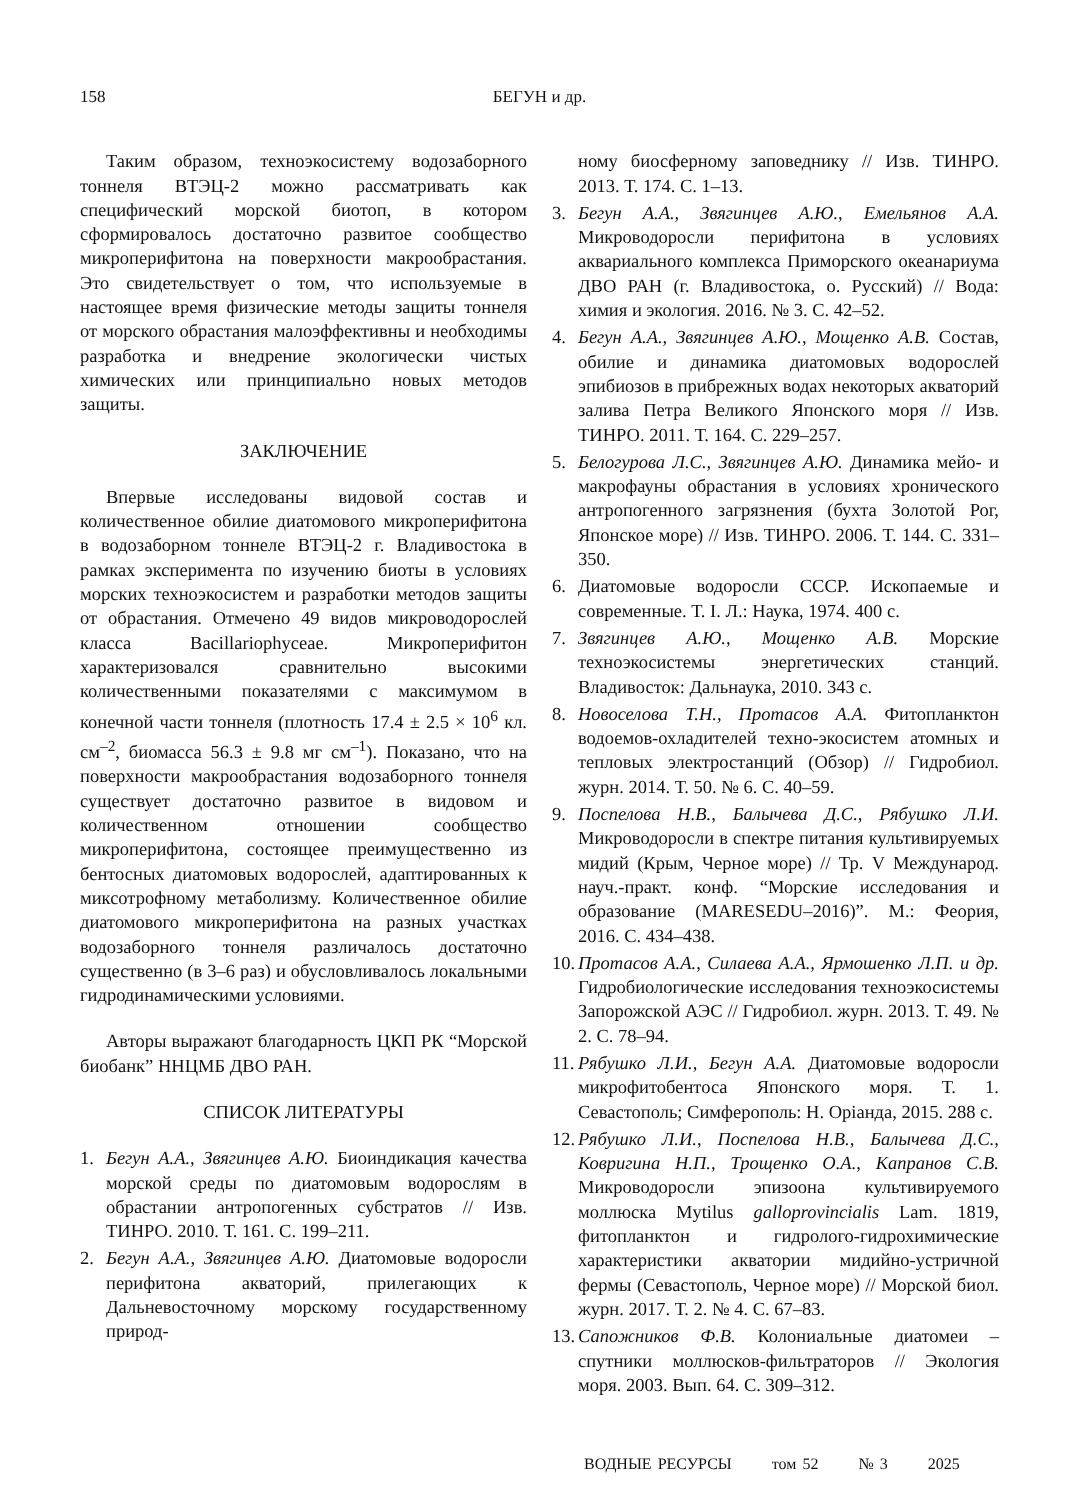158 БЕГУН и др.
Таким образом, техноэкосистему водозаборного тоннеля ВТЭЦ-2 можно рассматривать как специфический морской биотоп, в котором сформировалось достаточно развитое сообщество микроперифитона на поверхности макрообрастания. Это свидетельствует о том, что используемые в настоящее время физические методы защиты тоннеля от морского обрастания малоэффективны и необходимы разработка и внедрение экологически чистых химических или принципиально новых методов защиты.
ЗАКЛЮЧЕНИЕ
Впервые исследованы видовой состав и количественное обилие диатомового микроперифитона в водозаборном тоннеле ВТЭЦ-2 г. Владивостока в рамках эксперимента по изучению биоты в условиях морских техноэкосистем и разработки методов защиты от обрастания. Отмечено 49 видов микроводорослей класса Bacillariophyceae. Микроперифитон характеризовался сравнительно высокими количественными показателями с максимумом в конечной части тоннеля (плотность 17.4 ± 2.5 × 10<sup>6</sup> кл. см<sup>–2</sup>, биомасса 56.3 ± 9.8 мг см<sup>–1</sup>). Показано, что на поверхности макрообрастания водозаборного тоннеля существует достаточно развитое в видовом и количественном отношении сообщество микроперифитона, состоящее преимущественно из бентосных диатомовых водорослей, адаптированных к миксотрофному метаболизму. Количественное обилие диатомового микроперифитона на разных участках водозаборного тоннеля различалось достаточно существенно (в 3–6 раз) и обусловливалось локальными гидродинамическими условиями.
Авторы выражают благодарность ЦКП РК “Морской биобанк” ННЦМБ ДВО РАН.
СПИСОК ЛИТЕРАТУРЫ
1. Бегун А.А., Звягинцев А.Ю. Биоиндикация качества морской среды по диатомовым водорослям в обрастании антропогенных субстратов // Изв. ТИНРО. 2010. Т. 161. С. 199–211.
2. Бегун А.А., Звягинцев А.Ю. Диатомовые водоросли перифитона акваторий, прилегающих к Дальневосточному морскому государственному природ-
ному биосферному заповеднику // Изв. ТИНРО. 2013. Т. 174. С. 1–13.
3. Бегун А.А., Звягинцев А.Ю., Емельянов А.А. Микроводоросли перифитона в условиях аквариального комплекса Приморского океанариума ДВО РАН (г. Владивостока, о. Русский) // Вода: химия и экология. 2016. № 3. С. 42–52.
4. Бегун А.А., Звягинцев А.Ю., Мощенко А.В. Состав, обилие и динамика диатомовых водорослей эпибиозов в прибрежных водах некоторых акваторий залива Петра Великого Японского моря // Изв. ТИНРО. 2011. Т. 164. С. 229–257.
5. Белогурова Л.С., Звягинцев А.Ю. Динамика мейо- и макрофауны обрастания в условиях хронического антропогенного загрязнения (бухта Золотой Рог, Японское море) // Изв. ТИНРО. 2006. Т. 144. С. 331–350.
6. Диатомовые водоросли СССР. Ископаемые и современные. Т. I. Л.: Наука, 1974. 400 с.
7. Звягинцев А.Ю., Мощенко А.В. Морские техноэкосистемы энергетических станций. Владивосток: Дальнаука, 2010. 343 с.
8. Новоселова Т.Н., Протасов А.А. Фитопланктон водоемов-охладителей техно-экосистем атомных и тепловых электростанций (Обзор) // Гидробиол. журн. 2014. Т. 50. № 6. С. 40–59.
9. Поспелова Н.В., Балычева Д.С., Рябушко Л.И. Микроводоросли в спектре питания культивируемых мидий (Крым, Черное море) // Тр. V Международ. науч.-практ. конф. “Морские исследования и образование (MARESEDU–2016)”. М.: Феория, 2016. С. 434–438.
10. Протасов А.А., Силаева А.А., Ярмошенко Л.П. и др. Гидробиологические исследования техноэкосистемы Запорожской АЭС // Гидробиол. журн. 2013. Т. 49. № 2. С. 78–94.
11. Рябушко Л.И., Бегун А.А. Диатомовые водоросли микрофитобентоса Японского моря. Т. 1. Севастополь; Симферополь: Н. Оріанда, 2015. 288 с.
12. Рябушко Л.И., Поспелова Н.В., Балычева Д.С., Ковригина Н.П., Трощенко О.А., Капранов С.В. Микроводоросли эпизоона культивируемого моллюска Mytilus galloprovincialis Lam. 1819, фитопланктон и гидролого-гидрохимические характеристики акватории мидийно-устричной фермы (Севастополь, Черное море) // Морской биол. журн. 2017. Т. 2. № 4. С. 67–83.
13. Сапожников Ф.В. Колониальные диатомеи – спутники моллюсков-фильтраторов // Экология моря. 2003. Вып. 64. С. 309–312.
ВОДНЫЕ РЕСУРСЫ том 52 № 3 2025